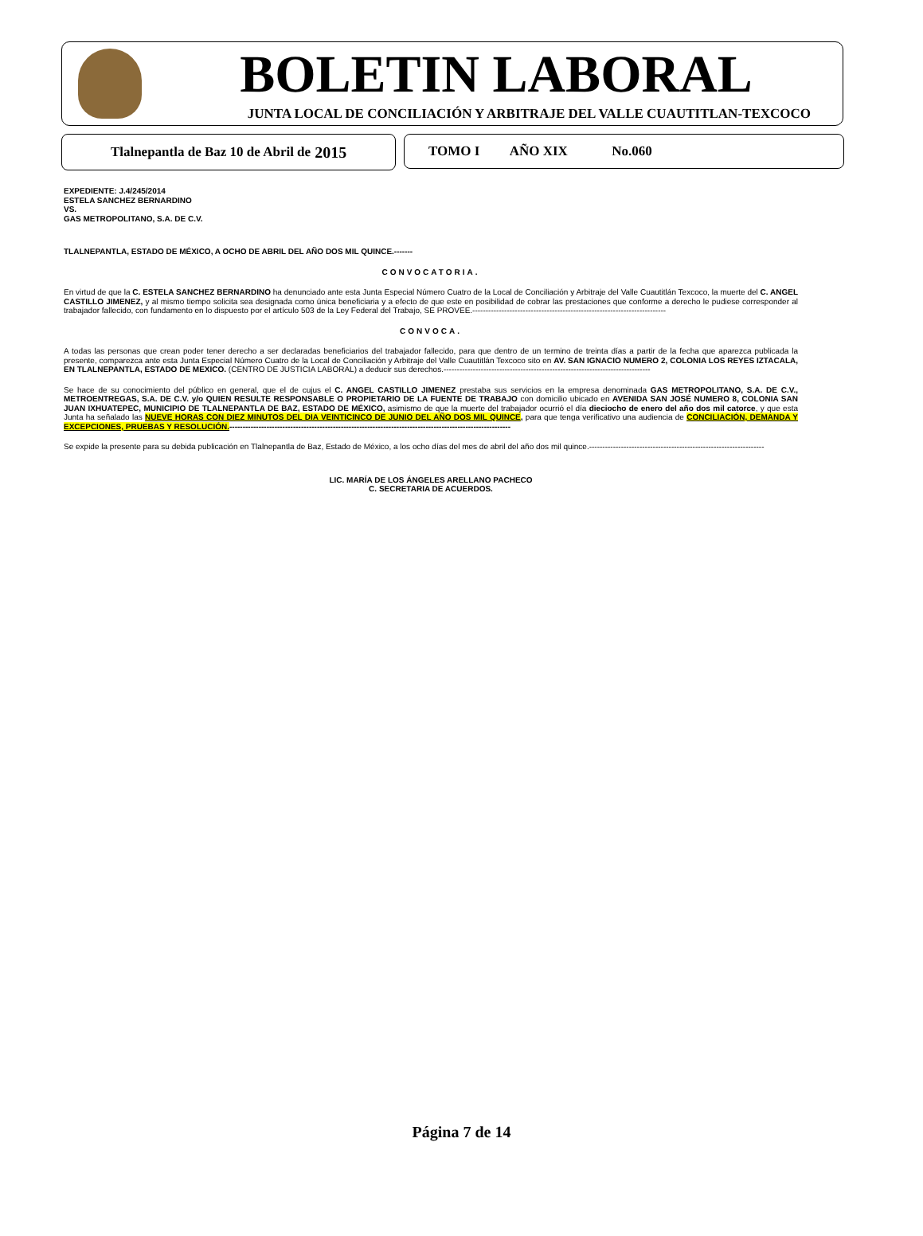BOLETIN LABORAL
JUNTA LOCAL DE CONCILIACIÓN Y ARBITRAJE DEL VALLE CUAUTITLAN-TEXCOCO
Tlalnepantla de Baz 10 de Abril de 2015
TOMO I AÑO XIX No.060
EXPEDIENTE: J.4/245/2014
ESTELA SANCHEZ BERNARDINO
VS.
GAS METROPOLITANO, S.A. DE C.V.
TLALNEPANTLA, ESTADO DE MÉXICO, A OCHO DE ABRIL DEL AÑO DOS MIL QUINCE.-------
CONVOCATORIA.
En virtud de que la C. ESTELA SANCHEZ BERNARDINO ha denunciado ante esta Junta Especial Número Cuatro de la Local de Conciliación y Arbitraje del Valle Cuautitlán Texcoco, la muerte del C. ANGEL CASTILLO JIMENEZ, y al mismo tiempo solicita sea designada como única beneficiaria y a efecto de que este en posibilidad de cobrar las prestaciones que conforme a derecho le pudiese corresponder al trabajador fallecido, con fundamento en lo dispuesto por el artículo 503 de la Ley Federal del Trabajo, SE PROVEE.-------------------------------------------------------------------------
CONVOCA.
A todas las personas que crean poder tener derecho a ser declaradas beneficiarios del trabajador fallecido, para que dentro de un termino de treinta días a partir de la fecha que aparezca publicada la presente, comparezca ante esta Junta Especial Número Cuatro de la Local de Conciliación y Arbitraje del Valle Cuautitlán Texcoco sito en AV. SAN IGNACIO NUMERO 2, COLONIA LOS REYES IZTACALA, EN TLALNEPANTLA, ESTADO DE MEXICO. (CENTRO DE JUSTICIA LABORAL) a deducir sus derechos.------------------------------------------------------------------------------
Se hace de su conocimiento del público en general, que el de cujus el C. ANGEL CASTILLO JIMENEZ prestaba sus servicios en la empresa denominada GAS METROPOLITANO, S.A. DE C.V., METROENTREGAS, S.A. DE C.V. y/o QUIEN RESULTE RESPONSABLE O PROPIETARIO DE LA FUENTE DE TRABAJO con domicilio ubicado en AVENIDA SAN JOSÉ NUMERO 8, COLONIA SAN JUAN IXHUATEPEC, MUNICIPIO DE TLALNEPANTLA DE BAZ, ESTADO DE MÉXICO, asimismo de que la muerte del trabajador ocurrió el día dieciocho de enero del año dos mil catorce, y que esta Junta ha señalado las NUEVE HORAS CON DIEZ MINUTOS DEL DIA VEINTICINCO DE JUNIO DEL AÑO DOS MIL QUINCE, para que tenga verificativo una audiencia de CONCILIACIÓN, DEMANDA Y EXCEPCIONES, PRUEBAS Y RESOLUCIÓN.----------------------------------------------------------------------------------------------------------
Se expide la presente para su debida publicación en Tlalnepantla de Baz, Estado de México, a los ocho días del mes de abril del año dos mil quince.------------------------------------------------------------------
LIC. MARÍA DE LOS ÁNGELES ARELLANO PACHECO
C. SECRETARIA DE ACUERDOS.
Página 7 de 14